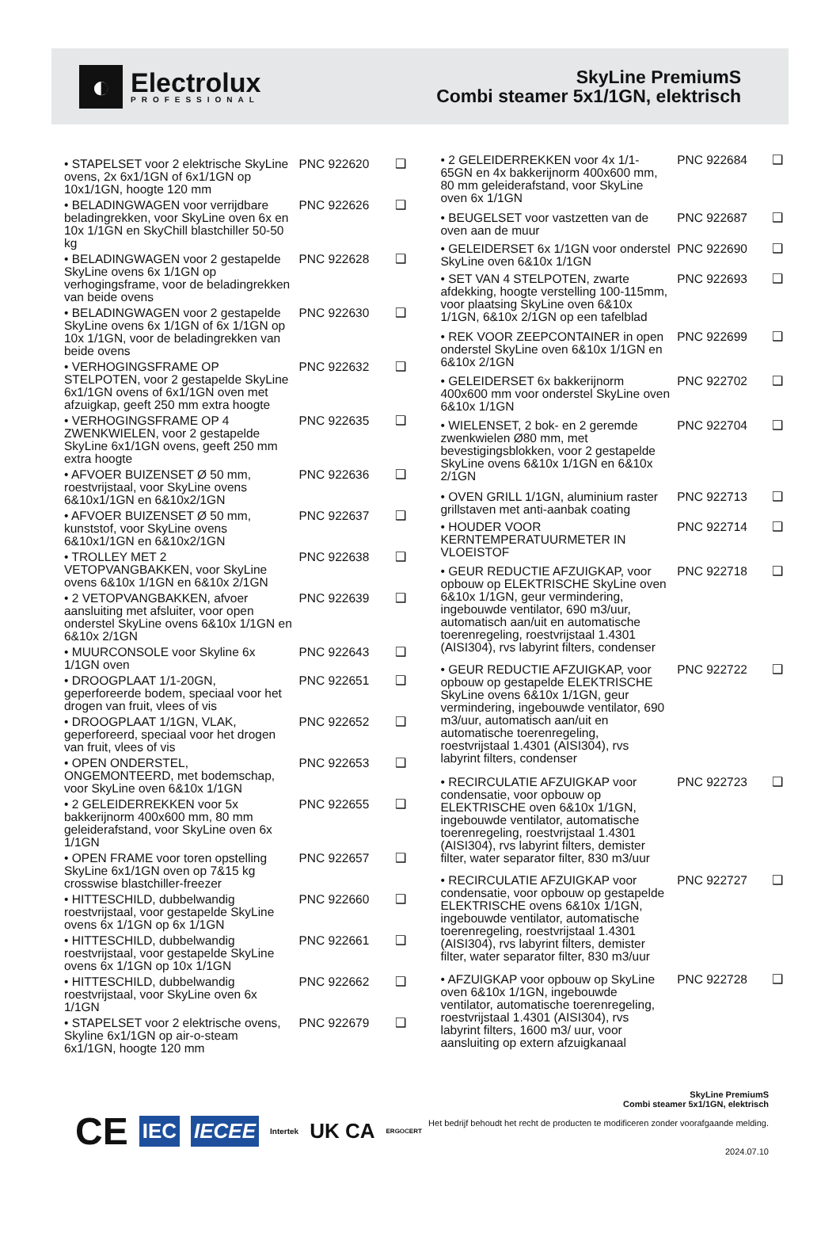◐
Electrolux
PROFESSIONAL
SkyLine PremiumS
Combi steamer 5x1/1GN, elektrisch
| • STAPELSET voor 2 elektrische SkyLine ovens, 2x 6x1/1GN of 6x1/1GN op 10x1/1GN, hoogte 120 mm | PNC 922620 | ❑ |
| • BELADINGWAGEN voor verrijdbare beladingrekken, voor SkyLine oven 6x en 10x 1/1GN en SkyChill blastchiller 50-50 kg | PNC 922626 | ❑ |
| • BELADINGWAGEN voor 2 gestapelde SkyLine ovens 6x 1/1GN op verhogingsframe, voor de beladingrekken van beide ovens | PNC 922628 | ❑ |
| • BELADINGWAGEN voor 2 gestapelde SkyLine ovens 6x 1/1GN of 6x 1/1GN op 10x 1/1GN, voor de beladingrekken van beide ovens | PNC 922630 | ❑ |
| • VERHOGINGSFRAME OP STELPOTEN, voor 2 gestapelde SkyLine 6x1/1GN ovens of 6x1/1GN oven met afzuigkap, geeft 250 mm extra hoogte | PNC 922632 | ❑ |
| • VERHOGINGSFRAME OP 4 ZWENKWIELEN, voor 2 gestapelde SkyLine 6x1/1GN ovens, geeft 250 mm extra hoogte | PNC 922635 | ❑ |
| • AFVOER BUIZENSET Ø 50 mm, roestvrijstaal, voor SkyLine ovens 6&10x1/1GN en 6&10x2/1GN | PNC 922636 | ❑ |
| • AFVOER BUIZENSET Ø 50 mm, kunststof, voor SkyLine ovens 6&10x1/1GN en 6&10x2/1GN | PNC 922637 | ❑ |
| • TROLLEY MET 2 VETOPVANGBAKKEN, voor SkyLine ovens 6&10x 1/1GN en 6&10x 2/1GN | PNC 922638 | ❑ |
| • 2 VETOPVANGBAKKEN, afvoer aansluiting met afsluiter, voor open onderstel SkyLine ovens 6&10x 1/1GN en 6&10x 2/1GN | PNC 922639 | ❑ |
| • MUURCONSOLE voor Skyline 6x 1/1GN oven | PNC 922643 | ❑ |
| • DROOGPLAAT 1/1-20GN, geperforeerde bodem, speciaal voor het drogen van fruit, vlees of vis | PNC 922651 | ❑ |
| • DROOGPLAAT 1/1GN, VLAK, geperforeerd, speciaal voor het drogen van fruit, vlees of vis | PNC 922652 | ❑ |
| • OPEN ONDERSTEL, ONGEMONTEERD, met bodemschap, voor SkyLine oven 6&10x 1/1GN | PNC 922653 | ❑ |
| • 2 GELEIDERREKKEN voor 5x bakkerijnorm 400x600 mm, 80 mm geleiderafstand, voor SkyLine oven 6x 1/1GN | PNC 922655 | ❑ |
| • OPEN FRAME voor toren opstelling SkyLine 6x1/1GN oven op 7&15 kg crosswise blastchiller-freezer | PNC 922657 | ❑ |
| • HITTESCHILD, dubbelwandig roestvrijstaal, voor gestapelde SkyLine ovens 6x 1/1GN op 6x 1/1GN | PNC 922660 | ❑ |
| • HITTESCHILD, dubbelwandig roestvrijstaal, voor gestapelde SkyLine ovens 6x 1/1GN op 10x 1/1GN | PNC 922661 | ❑ |
| • HITTESCHILD, dubbelwandig roestvrijstaal, voor SkyLine oven 6x 1/1GN | PNC 922662 | ❑ |
| • STAPELSET voor 2 elektrische ovens, Skyline 6x1/1GN op air-o-steam 6x1/1GN, hoogte 120 mm | PNC 922679 | ❑ |
| • 2 GELEIDERREKKEN voor 4x 1/1-65GN en 4x bakkerijnorm 400x600 mm, 80 mm geleiderafstand, voor SkyLine oven 6x 1/1GN | PNC 922684 | ❑ |
| • BEUGELSET voor vastzetten van de oven aan de muur | PNC 922687 | ❑ |
| • GELEIDERSET 6x 1/1GN voor onderstel SkyLine oven 6&10x 1/1GN | PNC 922690 | ❑ |
| • SET VAN 4 STELPOTEN, zwarte afdekking, hoogte verstelling 100-115mm, voor plaatsing SkyLine oven 6&10x 1/1GN, 6&10x 2/1GN op een tafelblad | PNC 922693 | ❑ |
| • REK VOOR ZEEPCONTAINER in open onderstel SkyLine oven 6&10x 1/1GN en 6&10x 2/1GN | PNC 922699 | ❑ |
| • GELEIDERSET 6x bakkerijnorm 400x600 mm voor onderstel SkyLine oven 6&10x 1/1GN | PNC 922702 | ❑ |
| • WIELENSET, 2 bok- en 2 geremde zwenkwielen Ø80 mm, met bevestigingsblokken, voor 2 gestapelde SkyLine ovens 6&10x 1/1GN en 6&10x 2/1GN | PNC 922704 | ❑ |
| • OVEN GRILL 1/1GN, aluminium raster grillstaven met anti-aanbak coating | PNC 922713 | ❑ |
| • HOUDER VOOR KERNTEMPERATUURMETER IN VLOEISTOF | PNC 922714 | ❑ |
| • GEUR REDUCTIE AFZUIGKAP, voor opbouw op ELEKTRISCHE SkyLine oven 6&10x 1/1GN, geur vermindering, ingebouwde ventilator, 690 m3/uur, automatisch aan/uit en automatische toerenregeling, roestvrijstaal 1.4301 (AISI304), rvs labyrint filters, condenser | PNC 922718 | ❑ |
| • GEUR REDUCTIE AFZUIGKAP, voor opbouw op gestapelde ELEKTRISCHE SkyLine ovens 6&10x 1/1GN, geur vermindering, ingebouwde ventilator, 690 m3/uur, automatisch aan/uit en automatische toerenregeling, roestvrijstaal 1.4301 (AISI304), rvs labyrint filters, condenser | PNC 922722 | ❑ |
| • RECIRCULATIE AFZUIGKAP voor condensatie, voor opbouw op ELEKTRISCHE oven 6&10x 1/1GN, ingebouwde ventilator, automatische toerenregeling, roestvrijstaal 1.4301 (AISI304), rvs labyrint filters, demister filter, water separator filter, 830 m3/uur | PNC 922723 | ❑ |
| • RECIRCULATIE AFZUIGKAP voor condensatie, voor opbouw op gestapelde ELEKTRISCHE ovens 6&10x 1/1GN, ingebouwde ventilator, automatische toerenregeling, roestvrijstaal 1.4301 (AISI304), rvs labyrint filters, demister filter, water separator filter, 830 m3/uur | PNC 922727 | ❑ |
| • AFZUIGKAP voor opbouw op SkyLine oven 6&10x 1/1GN, ingebouwde ventilator, automatische toerenregeling, roestvrijstaal 1.4301 (AISI304), rvs labyrint filters, 1600 m3/ uur, voor aansluiting op extern afzuigkanaal | PNC 922728 | ❑ |
CE IEC IECEE Intertek UK CA ERGOCERT
SkyLine PremiumS
Combi steamer 5x1/1GN, elektrisch
Het bedrijf behoudt het recht de producten te modificeren zonder voorafgaande melding.
2024.07.10